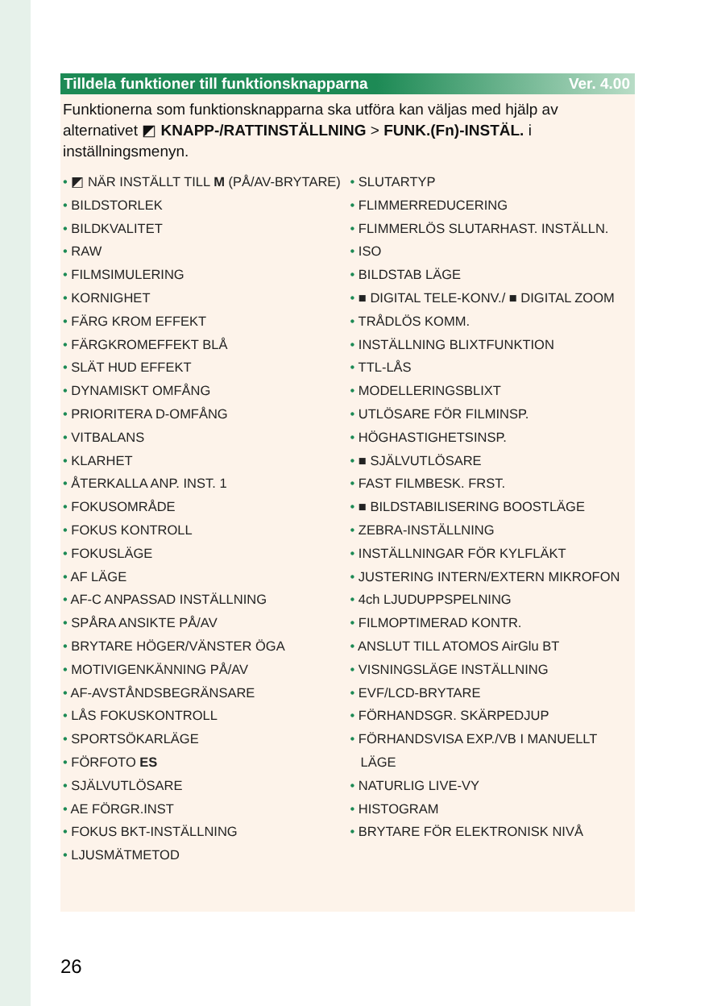Tilldela funktioner till funktionsknapparna Ver. 4.00
Funktionerna som funktionsknapparna ska utföra kan väljas med hjälp av alternativet ◩ KNAPP-/RATTINSTÄLLNING > FUNK.(Fn)-INSTÄL. i inställningsmenyn.
• ◩ NÄR INSTÄLLT TILL M (PÅ/AV-BRYTARE)
• BILDSTORLEK
• BILDKVALITET
• RAW
• FILMSIMULERING
• KORNIGHET
• FÄRG KROM EFFEKT
• FÄRGKROMEFFEKT BLÅ
• SLÄT HUD EFFEKT
• DYNAMISKT OMFÅNG
• PRIORITERA D-OMFÅNG
• VITBALANS
• KLARHET
• ÅTERKALLA ANP. INST. 1
• FOKUSOMRÅDE
• FOKUS KONTROLL
• FOKUSLÄGE
• AF LÄGE
• AF-C ANPASSAD INSTÄLLNING
• SPÅRA ANSIKTE PÅ/AV
• BRYTARE HÖGER/VÄNSTER ÖGA
• MOTIVIGENKÄNNING PÅ/AV
• AF-AVSTÅNDSBEGRÄNSARE
• LÅS FOKUSKONTROLL
• SPORTSÖKARLÄGE
• FÖRFOTO ES
• SJÄLVUTLÖSARE
• AE FÖRGR.INST
• FOKUS BKT-INSTÄLLNING
• LJUSMÄTMETOD
• SLUTARTYP
• FLIMMERREDUCERING
• FLIMMERLÖS SLUTARHAST. INSTÄLLN.
• ISO
• BILDSTAB LÄGE
• ■ DIGITAL TELE-KONV./ ■ DIGITAL ZOOM
• TRÅDLÖS KOMM.
• INSTÄLLNING BLIXTFUNKTION
• TTL-LÅS
• MODELLERINGSBLIXT
• UTLÖSARE FÖR FILMINSP.
• HÖGHASTIGHETSINSP.
• ■ SJÄLVUTLÖSARE
• FAST FILMBESK. FRST.
• ■ BILDSTABILISERING BOOSTLÄGE
• ZEBRA-INSTÄLLNING
• INSTÄLLNINGAR FÖR KYLFLÄKT
• JUSTERING INTERN/EXTERN MIKROFON
• 4ch LJUDUPPSPELNING
• FILMOPTIMERAD KONTR.
• ANSLUT TILL ATOMOS AirGlu BT
• VISNINGSLÄGE INSTÄLLNING
• EVF/LCD-BRYTARE
• FÖRHANDSGR. SKÄRPEDJUP
• FÖRHANDSVISA EXP./VB I MANUELLT LÄGE
• NATURLIG LIVE-VY
• HISTOGRAM
• BRYTARE FÖR ELEKTRONISK NIVÅ
26